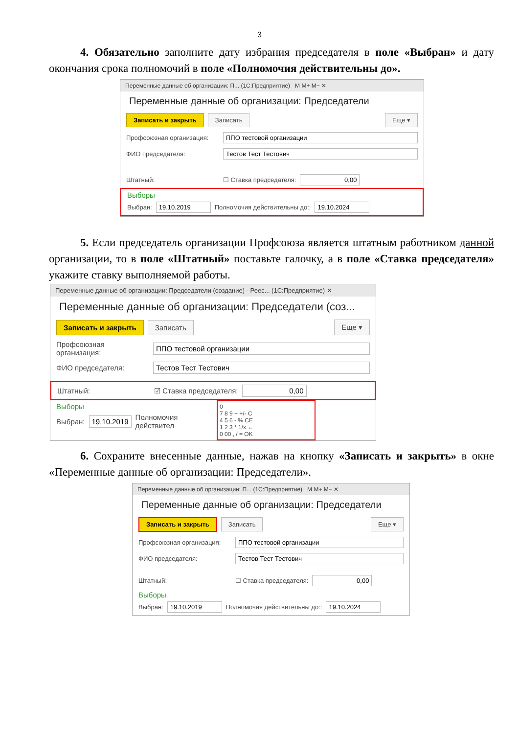3
4. Обязательно заполните дату избрания председателя в поле «Выбран» и дату окончания срока полномочий в поле «Полномочия действительны до».
Переменные данные об организации: П... (1С:Предприятие) M M+ M− ✕
Переменные данные об организации: Председатели
Записать и закрыть Записать Еще ▾
Профсоюзная организация: ППО тестовой организации
ФИО председателя: Тестов Тест Тестович
Штатный: ☐ Ставка председателя: 0,00
Выборы
Выбран: 19.10.2019 Полномочия действительны до:: 19.10.2024
5. Если председатель организации Профсоюза является штатным работником данной организации, то в поле «Штатный» поставьте галочку, а в поле «Ставка председателя» укажите ставку выполняемой работы.
Переменные данные об организации: Председатели (создание) - Реес... (1С:Предприятие) ✕
Переменные данные об организации: Председатели (соз...
Записать и закрыть Записать Еще ▾
Профсоюзная организация: ППО тестовой организации
ФИО председателя: Тестов Тест Тестович
Штатный: ☑ Ставка председателя: 0,00
Выборы
Выбран: 19.10.2019 Полномочия действител
0
7 8 9 + +/- C
4 5 6 - % CE
1 2 3 * 1/x ←
0 00 , / = OK
6. Сохраните внесенные данные, нажав на кнопку «Записать и закрыть» в окне «Переменные данные об организации: Председатели».
Переменные данные об организации: П... (1С:Предприятие) M M+ M− ✕
Переменные данные об организации: Председатели
Записать и закрыть Записать Еще ▾
Профсоюзная организация: ППО тестовой организации
ФИО председателя: Тестов Тест Тестович
Штатный: ☐ Ставка председателя: 0,00
Выборы
Выбран: 19.10.2019 Полномочия действительны до:: 19.10.2024